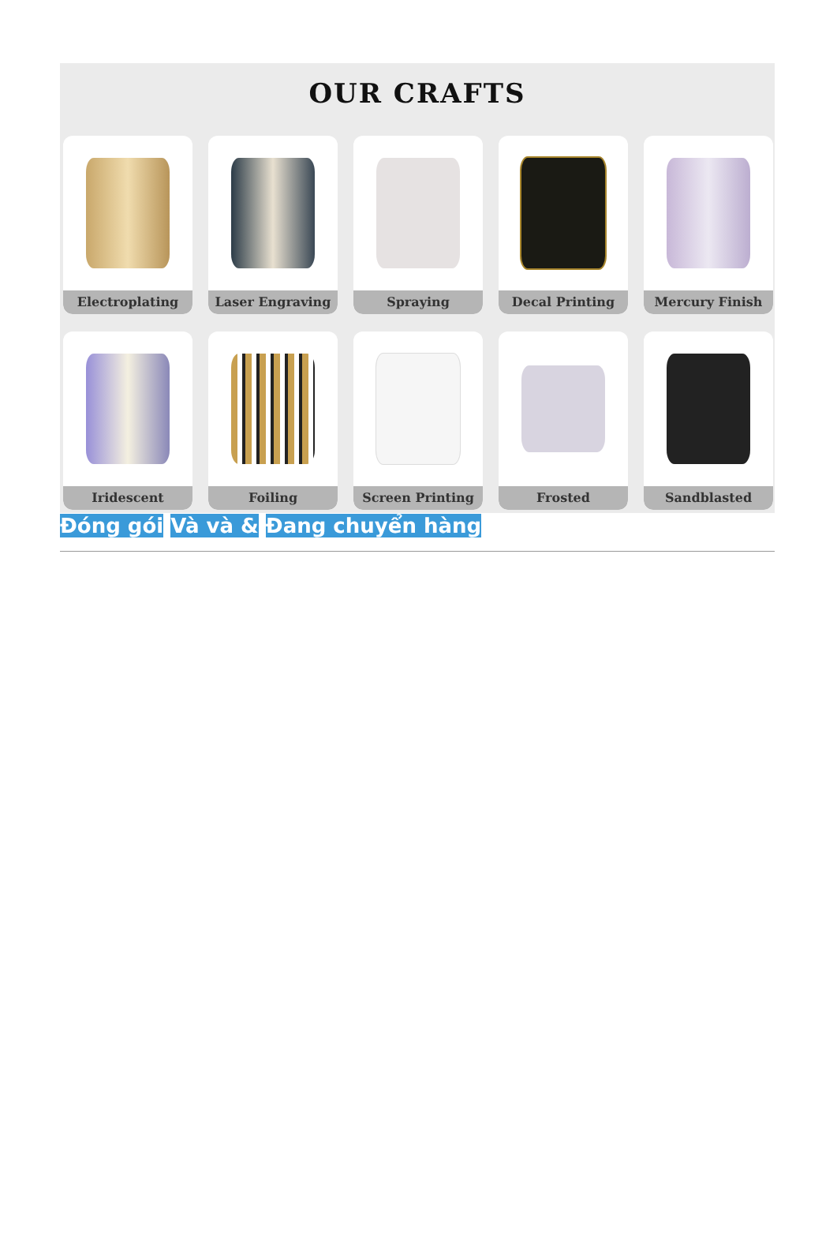OUR CRAFTS
Electroplating
Laser Engraving
Spraying
Decal Printing
Mercury Finish
Iridescent
Foiling
Screen Printing
Frosted
Sandblasted
Đóng gói Và và & Đang chuyển hàng